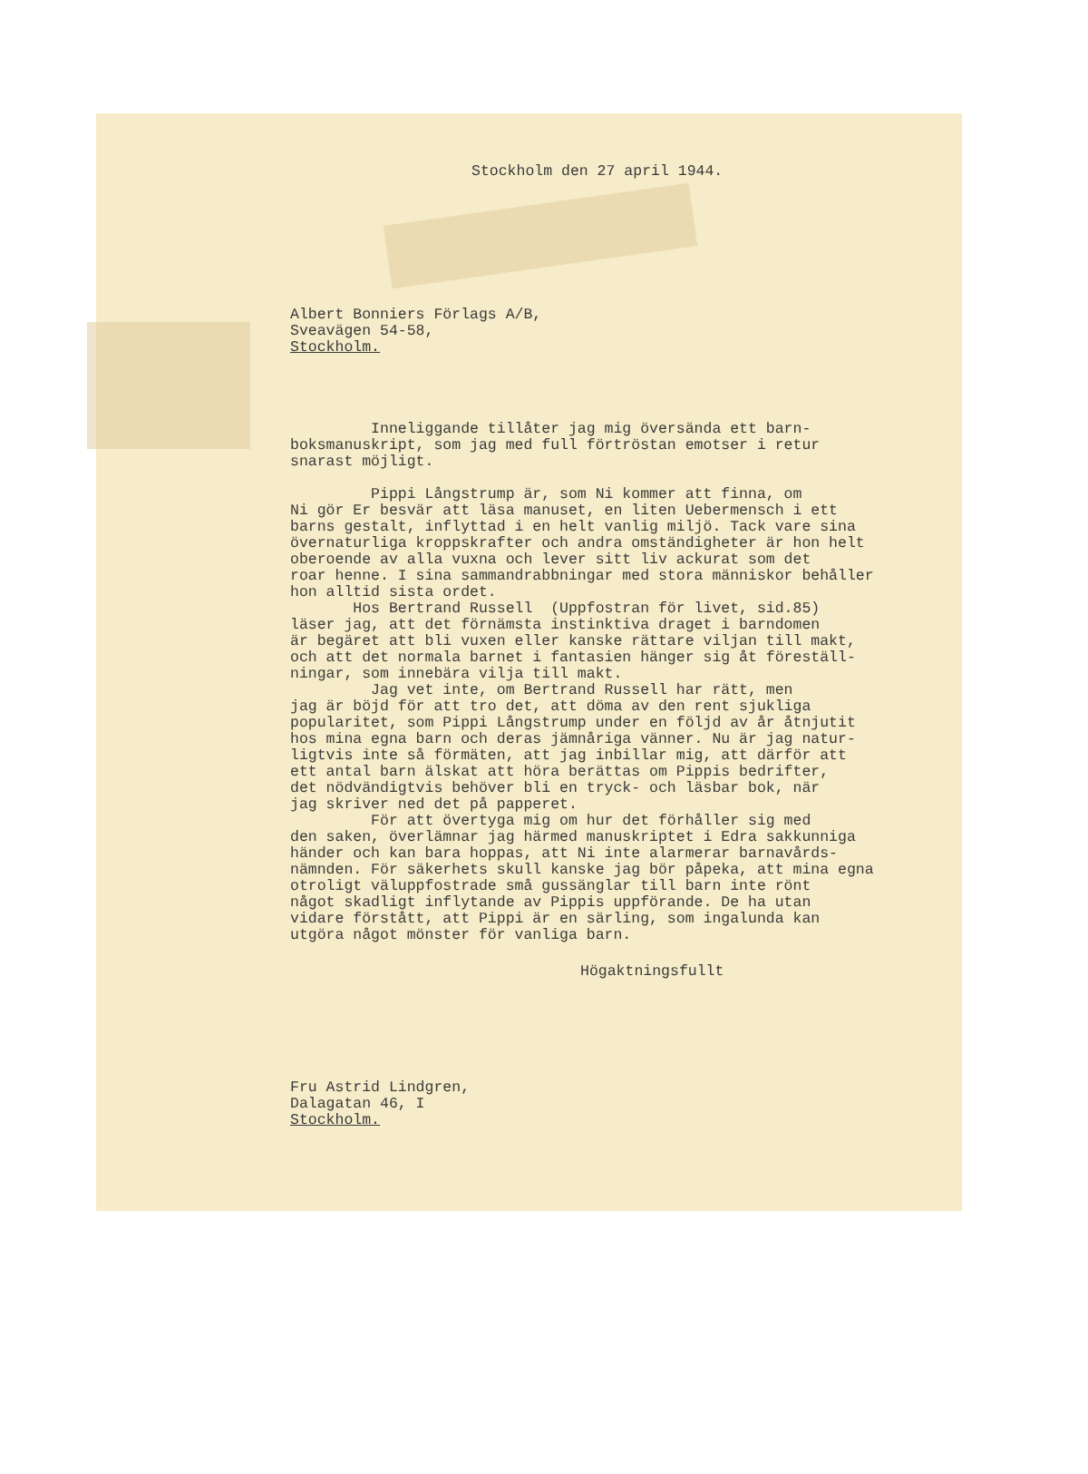Stockholm den 27 april 1944.
Albert Bonniers Förlags A/B,
Sveavägen 54-58,
Stockholm.
Inneliggande tillåter jag mig översända ett barn- boksmanuskript, som jag med full förtröstan emotser i retur snarast möjligt.
Pippi Långstrump är, som Ni kommer att finna, om Ni gör Er besvär att läsa manuset, en liten Uebermensch i ett barns gestalt, inflyttad i en helt vanlig miljö. Tack vare sina övernaturliga kroppskrafter och andra omständigheter är hon helt oberoende av alla vuxna och lever sitt liv ackurat som det roar henne. I sina sammandrabbningar med stora människor behåller hon alltid sista ordet. Hos Bertrand Russell (Uppfostran för livet, sid.85) läser jag, att det förnämsta instinktiva draget i barndomen är begäret att bli vuxen eller kanske rättare viljan till makt, och att det normala barnet i fantasien hänger sig åt föreställ- ningar, som innebära vilja till makt. Jag vet inte, om Bertrand Russell har rätt, men jag är böjd för att tro det, att döma av den rent sjukliga popularitet, som Pippi Långstrump under en följd av år åtnjutit hos mina egna barn och deras jämnåriga vänner. Nu är jag natur- ligtvis inte så förmäten, att jag inbillar mig, att därför att ett antal barn älskat att höra berättas om Pippis bedrifter, det nödvändigtvis behöver bli en tryck- och läsbar bok, när jag skriver ned det på papperet. För att övertyga mig om hur det förhåller sig med den saken, överlämnar jag härmed manuskriptet i Edra sakkunniga händer och kan bara hoppas, att Ni inte alarmerar barnavårds- nämnden. För säkerhets skull kanske jag bör påpeka, att mina egna otroligt väluppfostrade små gussänglar till barn inte rönt något skadligt inflytande av Pippis uppförande. De ha utan vidare förstått, att Pippi är en särling, som ingalunda kan utgöra något mönster för vanliga barn.
Högaktningsfullt
Fru Astrid Lindgren,
Dalagatan 46, I
Stockholm.